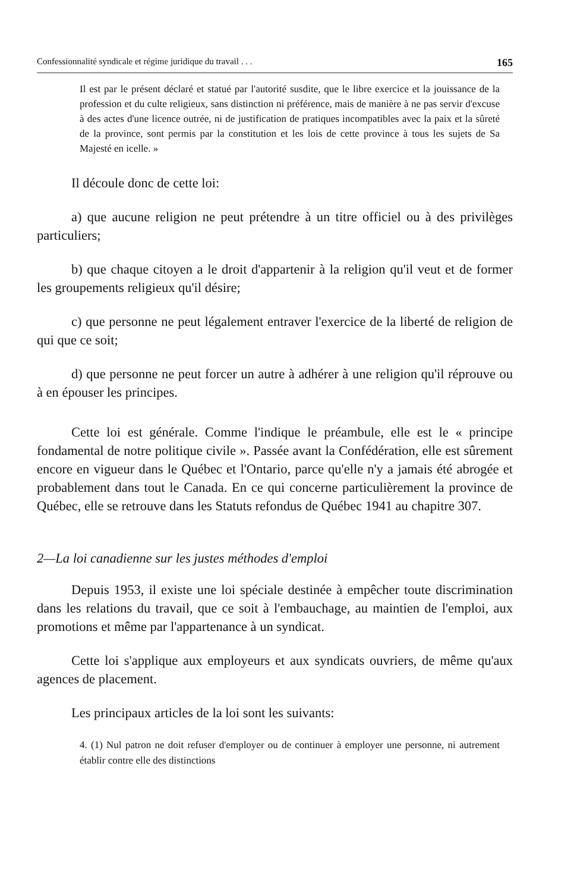Confessionnalité syndicale et régime juridique du travail . . . 165
Il est par le présent déclaré et statué par l'autorité susdite, que le libre exercice et la jouissance de la profession et du culte religieux, sans distinction ni préférence, mais de manière à ne pas servir d'excuse à des actes d'une licence outrée, ni de justification de pratiques incompatibles avec la paix et la sûreté de la province, sont permis par la constitution et les lois de cette province à tous les sujets de Sa Majesté en icelle. »
Il découle donc de cette loi:
a) que aucune religion ne peut prétendre à un titre officiel ou à des privilèges particuliers;
b) que chaque citoyen a le droit d'appartenir à la religion qu'il veut et de former les groupements religieux qu'il désire;
c) que personne ne peut légalement entraver l'exercice de la liberté de religion de qui que ce soit;
d) que personne ne peut forcer un autre à adhérer à une religion qu'il réprouve ou à en épouser les principes.
Cette loi est générale. Comme l'indique le préambule, elle est le « principe fondamental de notre politique civile ». Passée avant la Confédération, elle est sûrement encore en vigueur dans le Québec et l'Ontario, parce qu'elle n'y a jamais été abrogée et probablement dans tout le Canada. En ce qui concerne particulièrement la province de Québec, elle se retrouve dans les Statuts refondus de Québec 1941 au chapitre 307.
2—La loi canadienne sur les justes méthodes d'emploi
Depuis 1953, il existe une loi spéciale destinée à empêcher toute discrimination dans les relations du travail, que ce soit à l'embauchage, au maintien de l'emploi, aux promotions et même par l'appartenance à un syndicat.
Cette loi s'applique aux employeurs et aux syndicats ouvriers, de même qu'aux agences de placement.
Les principaux articles de la loi sont les suivants:
4. (1) Nul patron ne doit refuser d'employer ou de continuer à employer une personne, ni autrement établir contre elle des distinctions